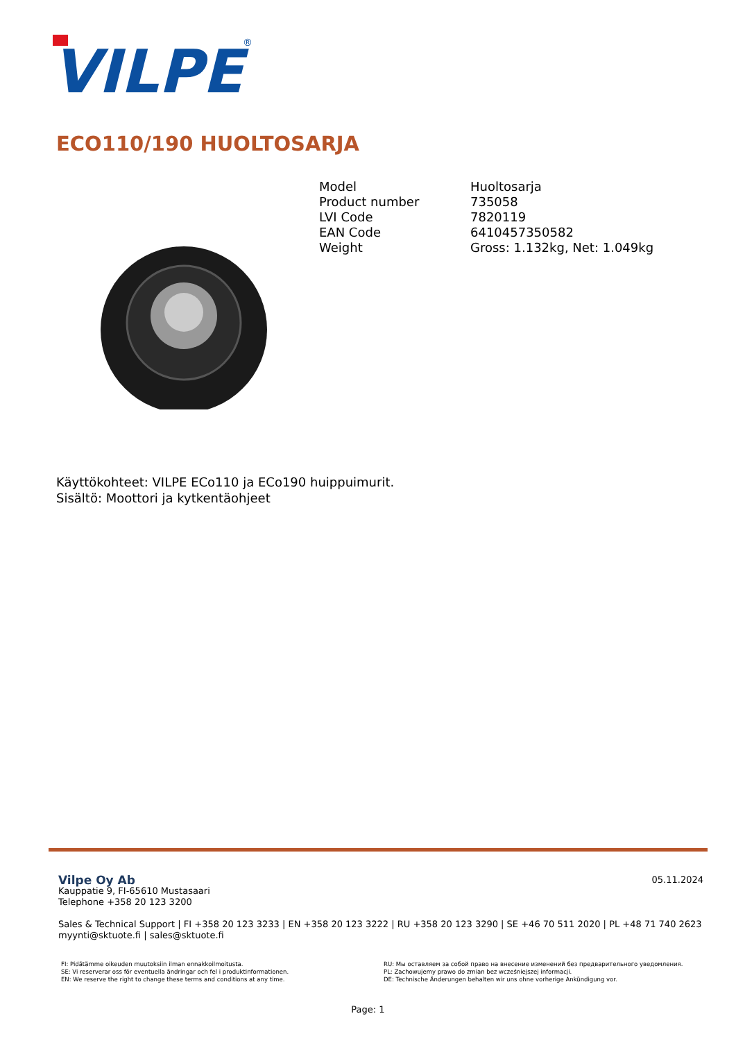VILPE
®
ECO110/190 HUOLTOSARJA
| Model | Huoltosarja |
| Product number | 735058 |
| LVI Code | 7820119 |
| EAN Code | 6410457350582 |
| Weight | Gross: 1.132kg, Net: 1.049kg |
Käyttökohteet: VILPE ECo110 ja ECo190 huippuimurit.
Sisältö: Moottori ja kytkentäohjeet
05.11.2024
Vilpe Oy Ab
Kauppatie 9, FI-65610 Mustasaari
Telephone +358 20 123 3200
Sales & Technical Support | FI +358 20 123 3233 | EN +358 20 123 3222 | RU +358 20 123 3290 | SE +46 70 511 2020 | PL +48 71 740 2623
myynti@sktuote.fi | sales@sktuote.fi
FI: Pidätämme oikeuden muutoksiin ilman ennakkoilmoitusta.
SE: Vi reserverar oss för eventuella ändringar och fel i produktinformationen.
EN: We reserve the right to change these terms and conditions at any time.
RU: Мы оставляем за собой право на внесение изменений без предварительного уведомления.
PL: Zachowujemy prawo do zmian bez wcześniejszej informacji.
DE: Technische Änderungen behalten wir uns ohne vorherige Ankündigung vor.
Page: 1